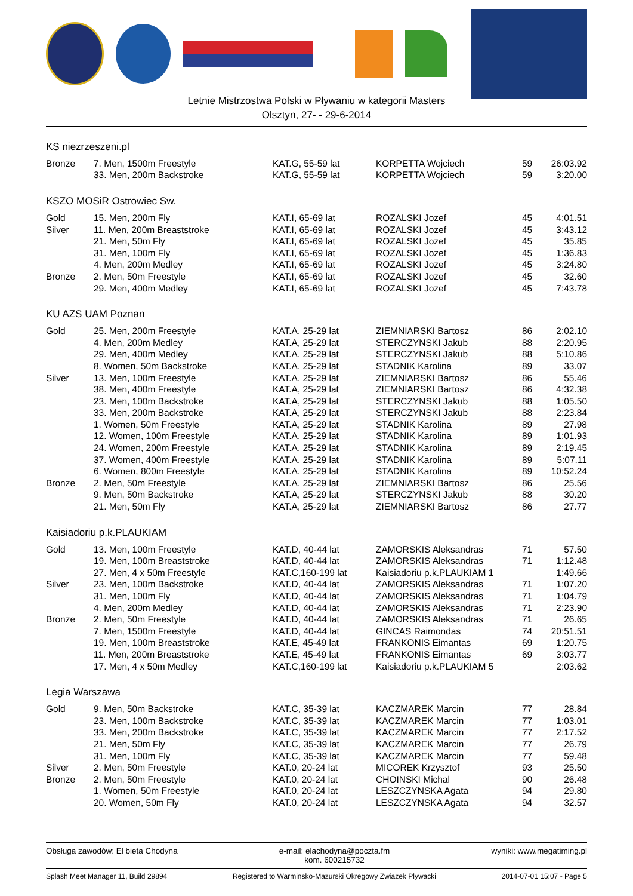Letnie Mistrzostwa Polski w Pływaniu w kategorii Masters
Olsztyn, 27- - 29-6-2014
KS niezrzeszeni.pl
| Bronze | 7. Men, 1500m Freestyle | KAT.G, 55-59 lat | KORPETTA Wojciech | 59 | 26:03.92 |
| | 33. Men, 200m Backstroke | KAT.G, 55-59 lat | KORPETTA Wojciech | 59 | 3:20.00 |
KSZO MOSiR Ostrowiec Sw.
| Gold | 15. Men, 200m Fly | KAT.I, 65-69 lat | ROZALSKI Jozef | 45 | 4:01.51 |
| Silver | 11. Men, 200m Breaststroke | KAT.I, 65-69 lat | ROZALSKI Jozef | 45 | 3:43.12 |
| | 21. Men, 50m Fly | KAT.I, 65-69 lat | ROZALSKI Jozef | 45 | 35.85 |
| | 31. Men, 100m Fly | KAT.I, 65-69 lat | ROZALSKI Jozef | 45 | 1:36.83 |
| | 4. Men, 200m Medley | KAT.I, 65-69 lat | ROZALSKI Jozef | 45 | 3:24.80 |
| Bronze | 2. Men, 50m Freestyle | KAT.I, 65-69 lat | ROZALSKI Jozef | 45 | 32.60 |
| | 29. Men, 400m Medley | KAT.I, 65-69 lat | ROZALSKI Jozef | 45 | 7:43.78 |
KU AZS UAM Poznan
| Gold | 25. Men, 200m Freestyle | KAT.A, 25-29 lat | ZIEMNIARSKI Bartosz | 86 | 2:02.10 |
| | 4. Men, 200m Medley | KAT.A, 25-29 lat | STERCZYNSKI Jakub | 88 | 2:20.95 |
| | 29. Men, 400m Medley | KAT.A, 25-29 lat | STERCZYNSKI Jakub | 88 | 5:10.86 |
| | 8. Women, 50m Backstroke | KAT.A, 25-29 lat | STADNIK Karolina | 89 | 33.07 |
| Silver | 13. Men, 100m Freestyle | KAT.A, 25-29 lat | ZIEMNIARSKI Bartosz | 86 | 55.46 |
| | 38. Men, 400m Freestyle | KAT.A, 25-29 lat | ZIEMNIARSKI Bartosz | 86 | 4:32.38 |
| | 23. Men, 100m Backstroke | KAT.A, 25-29 lat | STERCZYNSKI Jakub | 88 | 1:05.50 |
| | 33. Men, 200m Backstroke | KAT.A, 25-29 lat | STERCZYNSKI Jakub | 88 | 2:23.84 |
| | 1. Women, 50m Freestyle | KAT.A, 25-29 lat | STADNIK Karolina | 89 | 27.98 |
| | 12. Women, 100m Freestyle | KAT.A, 25-29 lat | STADNIK Karolina | 89 | 1:01.93 |
| | 24. Women, 200m Freestyle | KAT.A, 25-29 lat | STADNIK Karolina | 89 | 2:19.45 |
| | 37. Women, 400m Freestyle | KAT.A, 25-29 lat | STADNIK Karolina | 89 | 5:07.11 |
| | 6. Women, 800m Freestyle | KAT.A, 25-29 lat | STADNIK Karolina | 89 | 10:52.24 |
| Bronze | 2. Men, 50m Freestyle | KAT.A, 25-29 lat | ZIEMNIARSKI Bartosz | 86 | 25.56 |
| | 9. Men, 50m Backstroke | KAT.A, 25-29 lat | STERCZYNSKI Jakub | 88 | 30.20 |
| | 21. Men, 50m Fly | KAT.A, 25-29 lat | ZIEMNIARSKI Bartosz | 86 | 27.77 |
Kaisiadoriu p.k.PLAUKIAM
| Gold | 13. Men, 100m Freestyle | KAT.D, 40-44 lat | ZAMORSKIS Aleksandras | 71 | 57.50 |
| | 19. Men, 100m Breaststroke | KAT.D, 40-44 lat | ZAMORSKIS Aleksandras | 71 | 1:12.48 |
| | 27. Men, 4 x 50m Freestyle | KAT.C,160-199 lat | Kaisiadoriu p.k.PLAUKIAM 1 | | 1:49.66 |
| Silver | 23. Men, 100m Backstroke | KAT.D, 40-44 lat | ZAMORSKIS Aleksandras | 71 | 1:07.20 |
| | 31. Men, 100m Fly | KAT.D, 40-44 lat | ZAMORSKIS Aleksandras | 71 | 1:04.79 |
| | 4. Men, 200m Medley | KAT.D, 40-44 lat | ZAMORSKIS Aleksandras | 71 | 2:23.90 |
| Bronze | 2. Men, 50m Freestyle | KAT.D, 40-44 lat | ZAMORSKIS Aleksandras | 71 | 26.65 |
| | 7. Men, 1500m Freestyle | KAT.D, 40-44 lat | GINCAS Raimondas | 74 | 20:51.51 |
| | 19. Men, 100m Breaststroke | KAT.E, 45-49 lat | FRANKONIS Eimantas | 69 | 1:20.75 |
| | 11. Men, 200m Breaststroke | KAT.E, 45-49 lat | FRANKONIS Eimantas | 69 | 3:03.77 |
| | 17. Men, 4 x 50m Medley | KAT.C,160-199 lat | Kaisiadoriu p.k.PLAUKIAM 5 | | 2:03.62 |
Legia Warszawa
| Gold | 9. Men, 50m Backstroke | KAT.C, 35-39 lat | KACZMAREK Marcin | 77 | 28.84 |
| | 23. Men, 100m Backstroke | KAT.C, 35-39 lat | KACZMAREK Marcin | 77 | 1:03.01 |
| | 33. Men, 200m Backstroke | KAT.C, 35-39 lat | KACZMAREK Marcin | 77 | 2:17.52 |
| | 21. Men, 50m Fly | KAT.C, 35-39 lat | KACZMAREK Marcin | 77 | 26.79 |
| | 31. Men, 100m Fly | KAT.C, 35-39 lat | KACZMAREK Marcin | 77 | 59.48 |
| Silver | 2. Men, 50m Freestyle | KAT.0, 20-24 lat | MICOREK Krzysztof | 93 | 25.50 |
| Bronze | 2. Men, 50m Freestyle | KAT.0, 20-24 lat | CHOINSKI Michal | 90 | 26.48 |
| | 1. Women, 50m Freestyle | KAT.0, 20-24 lat | LESZCZYNSKA Agata | 94 | 29.80 |
| | 20. Women, 50m Fly | KAT.0, 20-24 lat | LESZCZYNSKA Agata | 94 | 32.57 |
Obsługa zawodów: El bieta Chodyna e-mail: elachodyna@poczta.fm
kom. 600215732 wyniki: www.megatiming.pl
Splash Meet Manager 11, Build 29894 Registered to Warminsko-Mazurski Okregowy Zwiazek Plywacki 2014-07-01 15:07 - Page 5